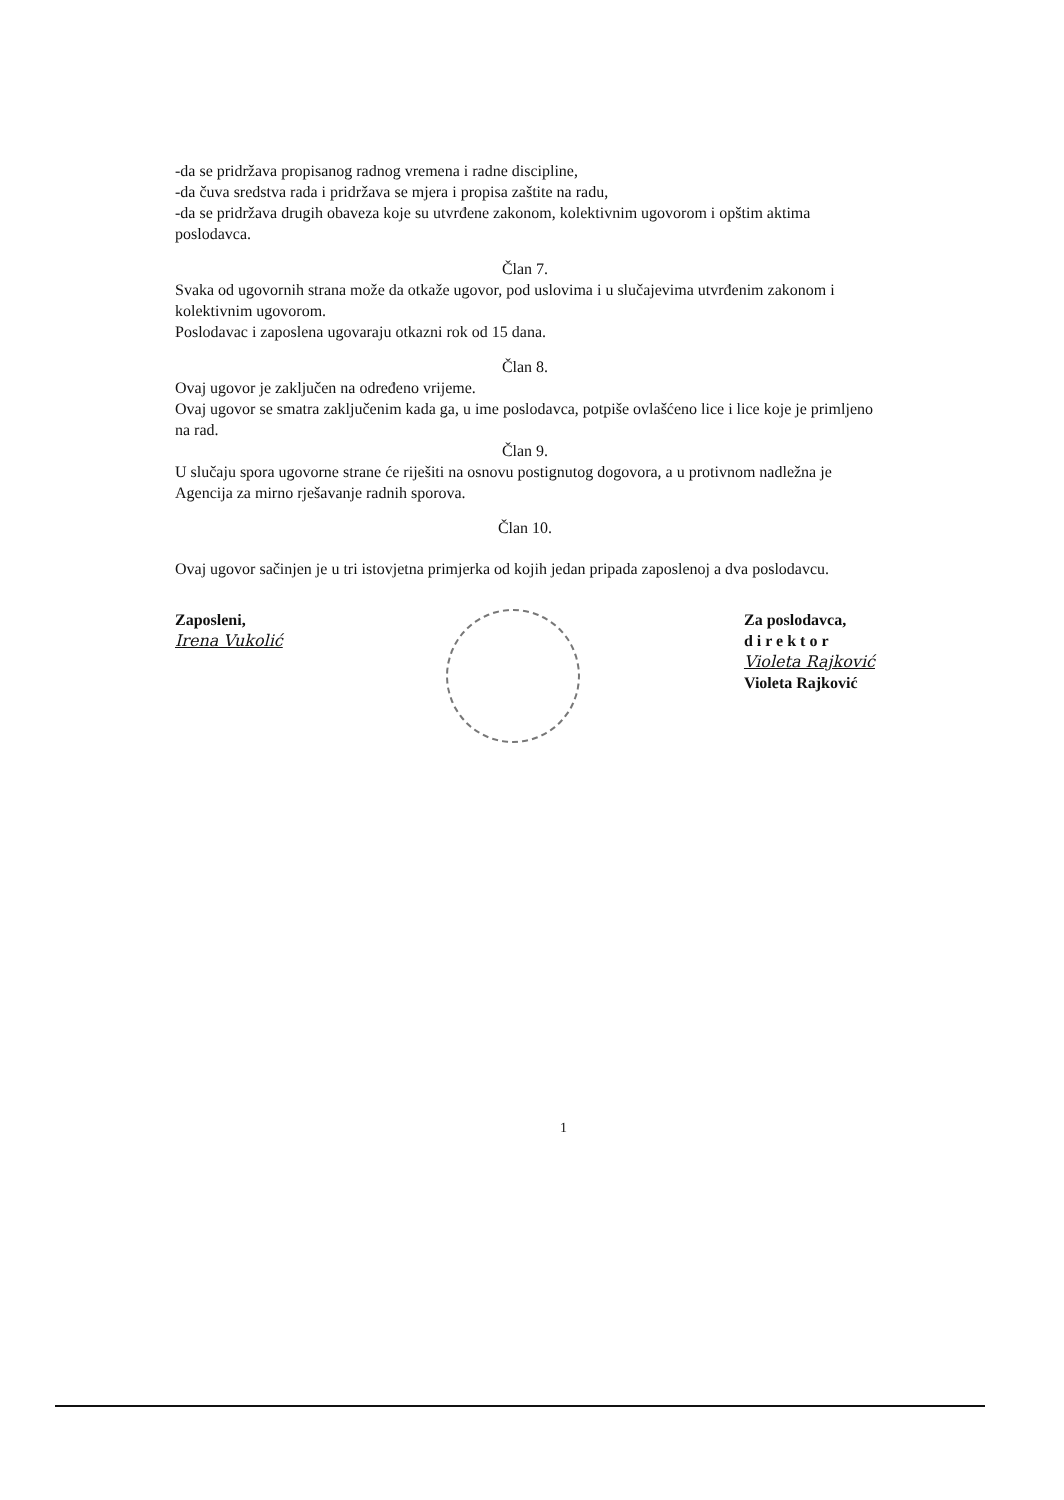-da se pridržava propisanog radnog vremena i radne discipline,
-da čuva sredstva rada i pridržava se mjera i propisa zaštite na radu,
-da se pridržava drugih obaveza koje su utvrđene zakonom, kolektivnim ugovorom i opštim aktima poslodavca.
Član 7.
Svaka od ugovornih strana može da otkaže ugovor, pod uslovima i u slučajevima utvrđenim zakonom i kolektivnim ugovorom.
Poslodavac i zaposlena ugovaraju otkazni rok od 15 dana.
Član 8.
Ovaj ugovor je zaključen na određeno vrijeme.
Ovaj ugovor se smatra zaključenim kada ga, u ime poslodavca, potpiše ovlašćeno lice i lice koje je primljeno na rad.
Član 9.
U slučaju spora ugovorne strane će riješiti na osnovu postignutog dogovora, a u protivnom nadležna je Agencija za mirno rješavanje radnih sporova.
Član 10.
Ovaj ugovor sačinjen je u tri istovjetna primjerka od kojih jedan pripada zaposlenoj a dva poslodavcu.
Zaposleni,
Irena Vukolić
Za poslodavca,
d i r e k t o r
Violeta Rajković
Violeta Rajković
1